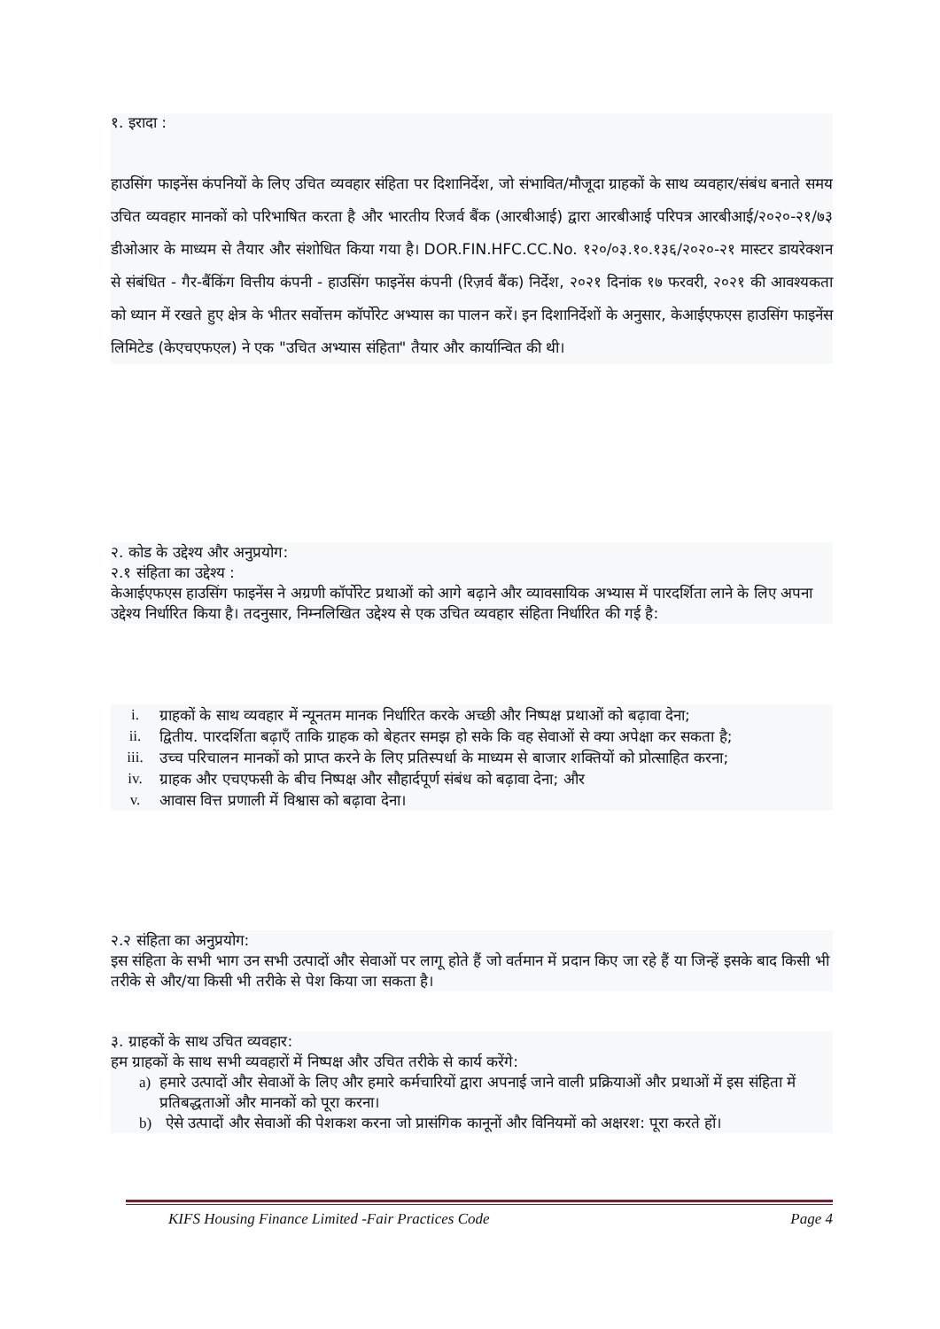१. इरादा :
हाउसिंग फाइनेंस कंपनियों के लिए उचित व्यवहार संहिता पर दिशानिर्देश, जो संभावित/मौजूदा ग्राहकों के साथ व्यवहार/संबंध बनाते समय उचित व्यवहार मानकों को परिभाषित करता है और भारतीय रिजर्व बैंक (आरबीआई) द्वारा आरबीआई परिपत्र आरबीआई/२०२०-२१/७३ डीओआर के माध्यम से तैयार और संशोधित किया गया है। DOR.FIN.HFC.CC.No. १२०/०३.१०.१३६/२०२०-२१ मास्टर डायरेक्शन से संबंधित - गैर-बैंकिंग वित्तीय कंपनी - हाउसिंग फाइनेंस कंपनी (रिज़र्व बैंक) निर्देश, २०२१ दिनांक १७ फरवरी, २०२१ की आवश्यकता को ध्यान में रखते हुए क्षेत्र के भीतर सर्वोत्तम कॉर्पोरेट अभ्यास का पालन करें। इन दिशानिर्देशों के अनुसार, केआईएफएस हाउसिंग फाइनेंस लिमिटेड (केएचएफएल) ने एक "उचित अभ्यास संहिता" तैयार और कार्यान्वित की थी।
२. कोड के उद्देश्य और अनुप्रयोग:
२.१ संहिता का उद्देश्य :
केआईएफएस हाउसिंग फाइनेंस ने अग्रणी कॉर्पोरेट प्रथाओं को आगे बढ़ाने और व्यावसायिक अभ्यास में पारदर्शिता लाने के लिए अपना उद्देश्य निर्धारित किया है। तदनुसार, निम्नलिखित उद्देश्य से एक उचित व्यवहार संहिता निर्धारित की गई है:
i. ग्राहकों के साथ व्यवहार में न्यूनतम मानक निर्धारित करके अच्छी और निष्पक्ष प्रथाओं को बढ़ावा देना;
ii. द्वितीय. पारदर्शिता बढ़ाएँ ताकि ग्राहक को बेहतर समझ हो सके कि वह सेवाओं से क्या अपेक्षा कर सकता है;
iii. उच्च परिचालन मानकों को प्राप्त करने के लिए प्रतिस्पर्धा के माध्यम से बाजार शक्तियों को प्रोत्साहित करना;
iv. ग्राहक और एचएफसी के बीच निष्पक्ष और सौहार्दपूर्ण संबंध को बढ़ावा देना; और
v. आवास वित्त प्रणाली में विश्वास को बढ़ावा देना।
२.२ संहिता का अनुप्रयोग:
इस संहिता के सभी भाग उन सभी उत्पादों और सेवाओं पर लागू होते हैं जो वर्तमान में प्रदान किए जा रहे हैं या जिन्हें इसके बाद किसी भी तरीके से और/या किसी भी तरीके से पेश किया जा सकता है।
३. ग्राहकों के साथ उचित व्यवहार:
हम ग्राहकों के साथ सभी व्यवहारों में निष्पक्ष और उचित तरीके से कार्य करेंगे:
a) हमारे उत्पादों और सेवाओं के लिए और हमारे कर्मचारियों द्वारा अपनाई जाने वाली प्रक्रियाओं और प्रथाओं में इस संहिता में प्रतिबद्धताओं और मानकों को पूरा करना।
b) ऐसे उत्पादों और सेवाओं की पेशकश करना जो प्रासंगिक कानूनों और विनियमों को अक्षरश: पूरा करते हों।
KIFS Housing Finance Limited -Fair Practices Code Page 4